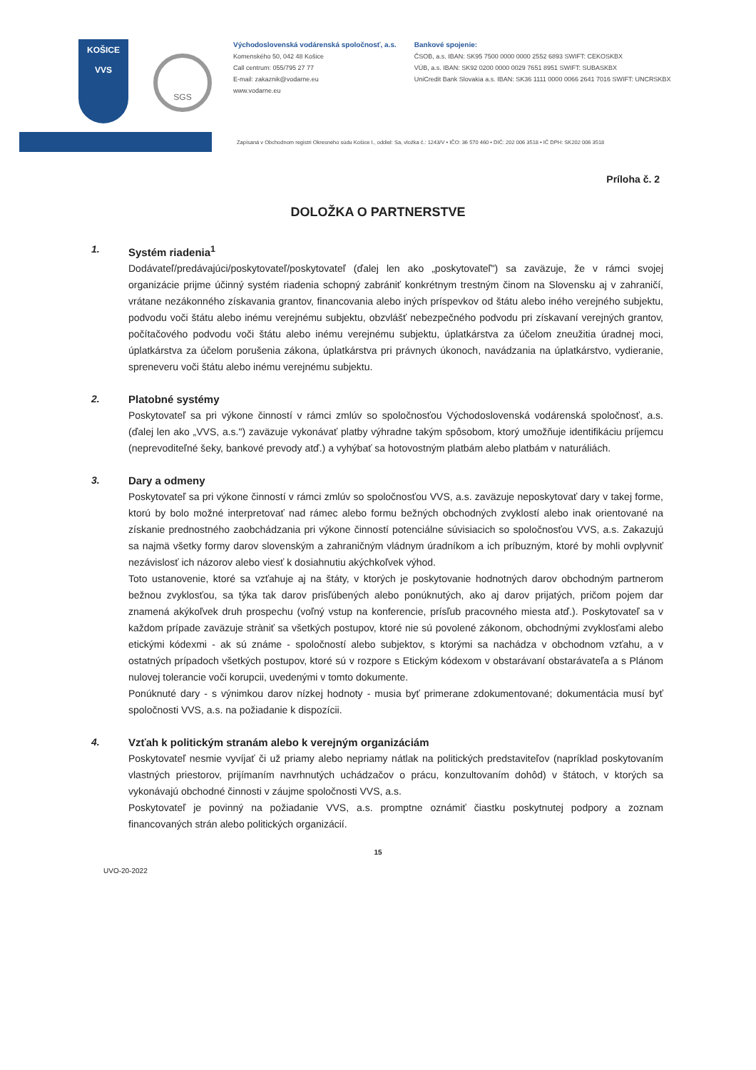KOŠICE
VVS
SGS
Východoslovenská vodárenská spoločnosť, a.s.
Komenského 50, 042 48 Košice
Call centrum: 055/795 27 77
E-mail: zakaznik@vodarne.eu
www.vodarne.eu
Bankové spojenie:
ČSOB, a.s. IBAN: SK95 7500 0000 0000 2552 6893 SWIFT: CEKOSKBX
VÚB, a.s. IBAN: SK92 0200 0000 0029 7651 8951 SWIFT: SUBASKBX
UniCredit Bank Slovakia a.s. IBAN: SK36 1111 0000 0066 2641 7016 SWIFT: UNCRSKBX
Zapísaná v Obchodnom registri Okresného súdu Košice I., oddiel: Sa, vložka č.: 1243/V • IČO: 36 570 460 • DIČ: 202 006 3518 • IČ DPH: SK202 006 3518
Príloha č. 2
DOLOŽKA O PARTNERSTVE
1. Systém riadenia<sup>1</sup>
Dodávateľ/predávajúci/poskytovateľ/poskytovateľ (ďalej len ako „poskytovateľ") sa zaväzuje, že v rámci svojej organizácie prijme účinný systém riadenia schopný zabrániť konkrétnym trestným činom na Slovensku aj v zahraničí, vrátane nezákonného získavania grantov, financovania alebo iných príspevkov od štátu alebo iného verejného subjektu, podvodu voči štátu alebo inému verejnému subjektu, obzvlášť nebezpečného podvodu pri získavaní verejných grantov, počítačového podvodu voči štátu alebo inému verejnému subjektu, úplatkárstva za účelom zneužitia úradnej moci, úplatkárstva za účelom porušenia zákona, úplatkárstva pri právnych úkonoch, navádzania na úplatkárstvo, vydieranie, spreneveru voči štátu alebo inému verejnému subjektu.
2. Platobné systémy
Poskytovateľ sa pri výkone činností v rámci zmlúv so spoločnosťou Východoslovenská vodárenská spoločnosť, a.s. (ďalej len ako „VVS, a.s.") zaväzuje vykonávať platby výhradne takým spôsobom, ktorý umožňuje identifikáciu príjemcu (neprevoditeľné šeky, bankové prevody atď.) a vyhýbať sa hotovostným platbám alebo platbám v naturáliách.
3. Dary a odmeny
Poskytovateľ sa pri výkone činností v rámci zmlúv so spoločnosťou VVS, a.s. zaväzuje neposkytovať dary v takej forme, ktorú by bolo možné interpretovať nad rámec alebo formu bežných obchodných zvyklostí alebo inak orientované na získanie prednostného zaobchádzania pri výkone činností potenciálne súvisiacich so spoločnosťou VVS, a.s. Zakazujú sa najmä všetky formy darov slovenským a zahraničným vládnym úradníkom a ich príbuzným, ktoré by mohli ovplyvniť nezávislosť ich názorov alebo viesť k dosiahnutiu akýchkoľvek výhod.
Toto ustanovenie, ktoré sa vzťahuje aj na štáty, v ktorých je poskytovanie hodnotných darov obchodným partnerom bežnou zvyklosťou, sa týka tak darov prisľúbených alebo ponúknutých, ako aj darov prijatých, pričom pojem dar znamená akýkoľvek druh prospechu (voľný vstup na konferencie, prísľub pracovného miesta atď.). Poskytovateľ sa v každom prípade zaväzuje stràniť sa všetkých postupov, ktoré nie sú povolené zákonom, obchodnými zvyklosťami alebo etickými kódexmi - ak sú známe - spoločností alebo subjektov, s ktorými sa nachádza v obchodnom vzťahu, a v ostatných prípadoch všetkých postupov, ktoré sú v rozpore s Etickým kódexom v obstarávaní obstarávateľa a s Plánom nulovej tolerancie voči korupcii, uvedenými v tomto dokumente.
Ponúknuté dary - s výnimkou darov nízkej hodnoty - musia byť primerane zdokumentované; dokumentácia musí byť spoločnosti VVS, a.s. na požiadanie k dispozícii.
4. Vzťah k politickým stranám alebo k verejným organizáciám
Poskytovateľ nesmie vyvíjať či už priamy alebo nepriamy nátlak na politických predstaviteľov (napríklad poskytovaním vlastných priestorov, prijímaním navrhnutých uchádzačov o prácu, konzultovaním dohôd) v štátoch, v ktorých sa vykonávajú obchodné činnosti v záujme spoločnosti VVS, a.s.
Poskytovateľ je povinný na požiadanie VVS, a.s. promptne oznámiť čiastku poskytnutej podpory a zoznam financovaných strán alebo politických organizácií.
15
UVO-20-2022